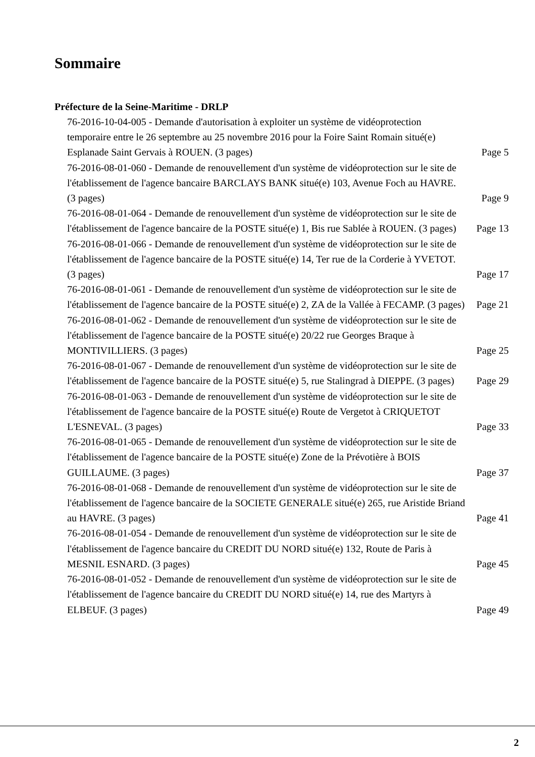Sommaire
Préfecture de la Seine-Maritime - DRLP
76-2016-10-04-005 - Demande d'autorisation à exploiter un système de vidéoprotection temporaire entre le 26 septembre au 25 novembre 2016 pour la Foire Saint Romain situé(e) Esplanade Saint Gervais à ROUEN. (3 pages)
Page 5
76-2016-08-01-060 - Demande de renouvellement d'un système de vidéoprotection sur le site de l'établissement de l'agence bancaire BARCLAYS BANK situé(e) 103, Avenue Foch au HAVRE. (3 pages)
Page 9
76-2016-08-01-064 - Demande de renouvellement d'un système de vidéoprotection sur le site de l'établissement de l'agence bancaire de la POSTE situé(e) 1, Bis rue Sablée à ROUEN. (3 pages)
Page 13
76-2016-08-01-066 - Demande de renouvellement d'un système de vidéoprotection sur le site de l'établissement de l'agence bancaire de la POSTE situé(e) 14, Ter rue de la Corderie à YVETOT. (3 pages)
Page 17
76-2016-08-01-061 - Demande de renouvellement d'un système de vidéoprotection sur le site de l'établissement de l'agence bancaire de la POSTE situé(e) 2, ZA de la Vallée à FECAMP. (3 pages)
Page 21
76-2016-08-01-062 - Demande de renouvellement d'un système de vidéoprotection sur le site de l'établissement de l'agence bancaire de la POSTE situé(e) 20/22 rue Georges Braque à MONTIVILLIERS. (3 pages)
Page 25
76-2016-08-01-067 - Demande de renouvellement d'un système de vidéoprotection sur le site de l'établissement de l'agence bancaire de la POSTE situé(e) 5, rue Stalingrad à DIEPPE. (3 pages)
Page 29
76-2016-08-01-063 - Demande de renouvellement d'un système de vidéoprotection sur le site de l'établissement de l'agence bancaire de la POSTE situé(e) Route de Vergetot à CRIQUETOT L'ESNEVAL. (3 pages)
Page 33
76-2016-08-01-065 - Demande de renouvellement d'un système de vidéoprotection sur le site de l'établissement de l'agence bancaire de la POSTE situé(e) Zone de la Prévotière à BOIS GUILLAUME. (3 pages)
Page 37
76-2016-08-01-068 - Demande de renouvellement d'un système de vidéoprotection sur le site de l'établissement de l'agence bancaire de la SOCIETE GENERALE situé(e) 265, rue Aristide Briand au HAVRE. (3 pages)
Page 41
76-2016-08-01-054 - Demande de renouvellement d'un système de vidéoprotection sur le site de l'établissement de l'agence bancaire du CREDIT DU NORD situé(e) 132, Route de Paris à MESNIL ESNARD. (3 pages)
Page 45
76-2016-08-01-052 - Demande de renouvellement d'un système de vidéoprotection sur le site de l'établissement de l'agence bancaire du CREDIT DU NORD situé(e) 14, rue des Martyrs à ELBEUF. (3 pages)
Page 49
2